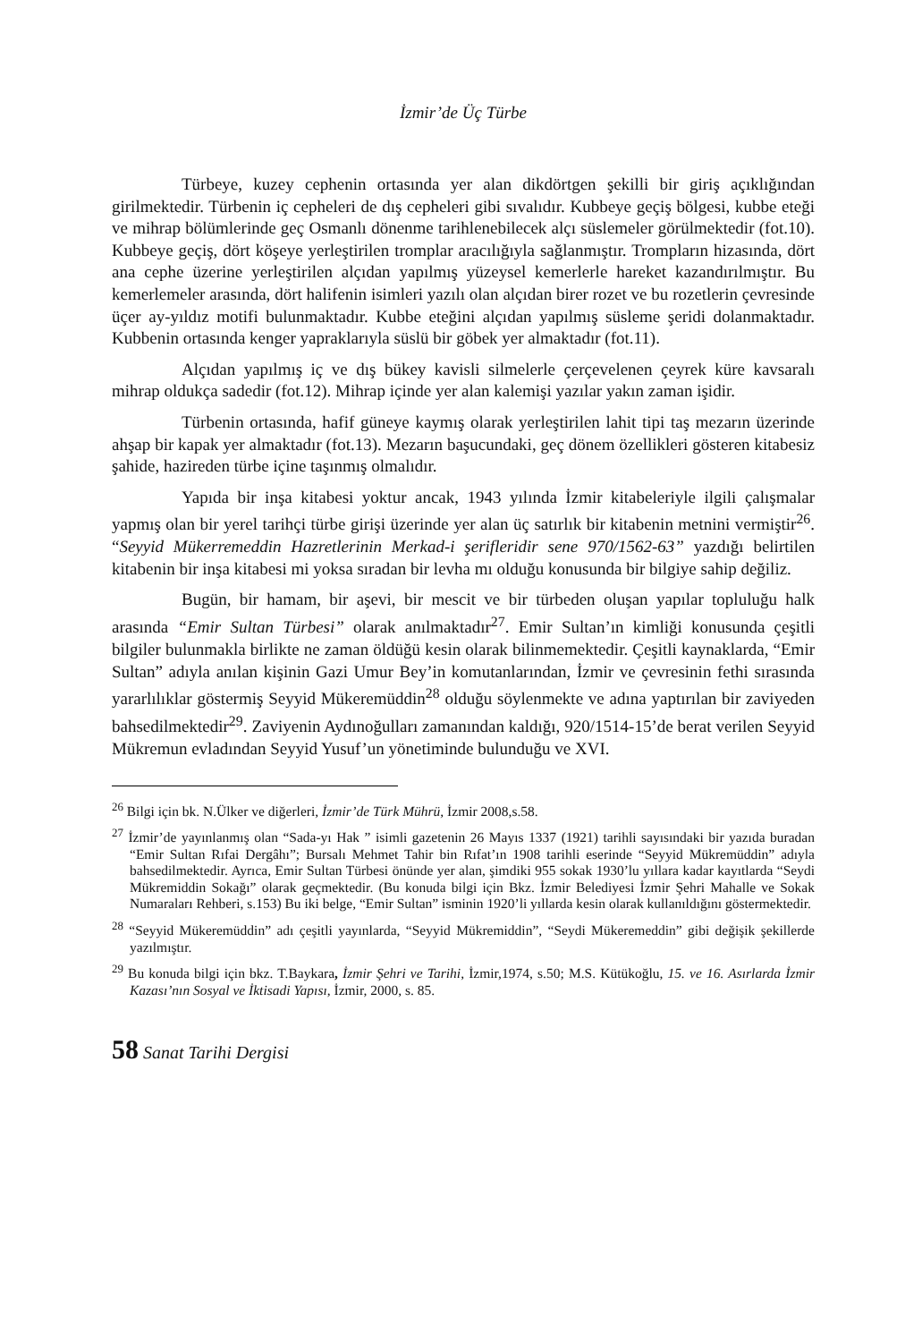İzmir’de Üç Türbe
Türbeye, kuzey cephenin ortasında yer alan dikdörtgen şekilli bir giriş açıklığından girilmektedir. Türbenin iç cepheleri de dış cepheleri gibi sıvalıdır. Kubbeye geçiş bölgesi, kubbe eteği ve mihrap bölümlerinde geç Osmanlı dönenme tarihlenebilecek alçı süslemeler görülmektedir (fot.10). Kubbeye geçiş, dört köşeye yerleştirilen tromplar aracılığıyla sağlanmıştır. Trompların hizasında, dört ana cephe üzerine yerleştirilen alçıdan yapılmış yüzeysel kemerlerle hareket kazandırılmıştır. Bu kemerlemeler arasında, dört halifenin isimleri yazılı olan alçıdan birer rozet ve bu rozetlerin çevresinde üçer ay-yıldız motifi bulunmaktadır. Kubbe eteğini alçıdan yapılmış süsleme şeridi dolanmaktadır. Kubbenin ortasında kenger yapraklarıyla süslü bir göbek yer almaktadır (fot.11).
Alçıdan yapılmış iç ve dış bükey kavisli silmelerle çerçevelenen çeyrek küre kavsaralı mihrap oldukça sadedir (fot.12). Mihrap içinde yer alan kalemişi yazılar yakın zaman işidir.
Türbenin ortasında, hafif güneye kaymış olarak yerleştirilen lahit tipi taş mezarın üzerinde ahşap bir kapak yer almaktadır (fot.13). Mezarın başucundaki, geç dönem özellikleri gösteren kitabesiz şahide, hazireden türbe içine taşınmış olmalıdır.
Yapıda bir inşa kitabesi yoktur ancak, 1943 yılında İzmir kitabeleriyle ilgili çalışmalar yapmış olan bir yerel tarihçi türbe girişi üzerinde yer alan üç satırlık bir kitabenin metnini vermiştir<sup>26</sup>. “Seyyid Mükerremeddin Hazretlerinin Merkad-i şerifleridir sene 970/1562-63” yazdığı belirtilen kitabenin bir inşa kitabesi mi yoksa sıradan bir levha mı olduğu konusunda bir bilgiye sahip değiliz.
Bugün, bir hamam, bir aşevi, bir mescit ve bir türbeden oluşan yapılar topluluğu halk arasında “Emir Sultan Türbesi” olarak anılmaktadır<sup>27</sup>. Emir Sultan’ın kimliği konusunda çeşitli bilgiler bulunmakla birlikte ne zaman öldüğü kesin olarak bilinmemektedir. Çeşitli kaynaklarda, “Emir Sultan” adıyla anılan kişinin Gazi Umur Bey’in komutanlarından, İzmir ve çevresinin fethi sırasında yararlılıklar göstermiş Seyyid Mükeremüddin<sup>28</sup> olduğu söylenmekte ve adına yaptırılan bir zaviyeden bahsedilmektedir<sup>29</sup>. Zaviyenin Aydınoğulları zamanından kaldığı, 920/1514-15’de berat verilen Seyyid Mükremun evladından Seyyid Yusuf’un yönetiminde bulunduğu ve XVI.
<sup>26</sup> Bilgi için bk. N.Ülker ve diğerleri, İzmir’de Türk Mührü, İzmir 2008,s.58.
<sup>27</sup> İzmir’de yayınlanmış olan “Sada-yı Hak ” isimli gazetenin 26 Mayıs 1337 (1921) tarihli sayısındaki bir yazıda buradan “Emir Sultan Rıfai Dergâhı”; Bursalı Mehmet Tahir bin Rıfat’ın 1908 tarihli eserinde “Seyyid Mükremüddin” adıyla bahsedilmektedir. Ayrıca, Emir Sultan Türbesi önünde yer alan, şimdiki 955 sokak 1930’lu yıllara kadar kayıtlarda “Seydi Mükremiddin Sokağı” olarak geçmektedir. (Bu konuda bilgi için Bkz. İzmir Belediyesi İzmir Şehri Mahalle ve Sokak Numaraları Rehberi, s.153) Bu iki belge, “Emir Sultan” isminin 1920’li yıllarda kesin olarak kullanıldığını göstermektedir.
<sup>28</sup> “Seyyid Mükeremüddin” adı çeşitli yayınlarda, “Seyyid Mükremiddin”, “Seydi Mükeremeddin” gibi değişik şekillerde yazılmıştır.
<sup>29</sup> Bu konuda bilgi için bkz. T.Baykara, İzmir Şehri ve Tarihi, İzmir,1974, s.50; M.S. Kütükoğlu, 15. ve 16. Asırlarda İzmir Kazası’nın Sosyal ve İktisadi Yapısı, İzmir, 2000, s. 85.
58 Sanat Tarihi Dergisi